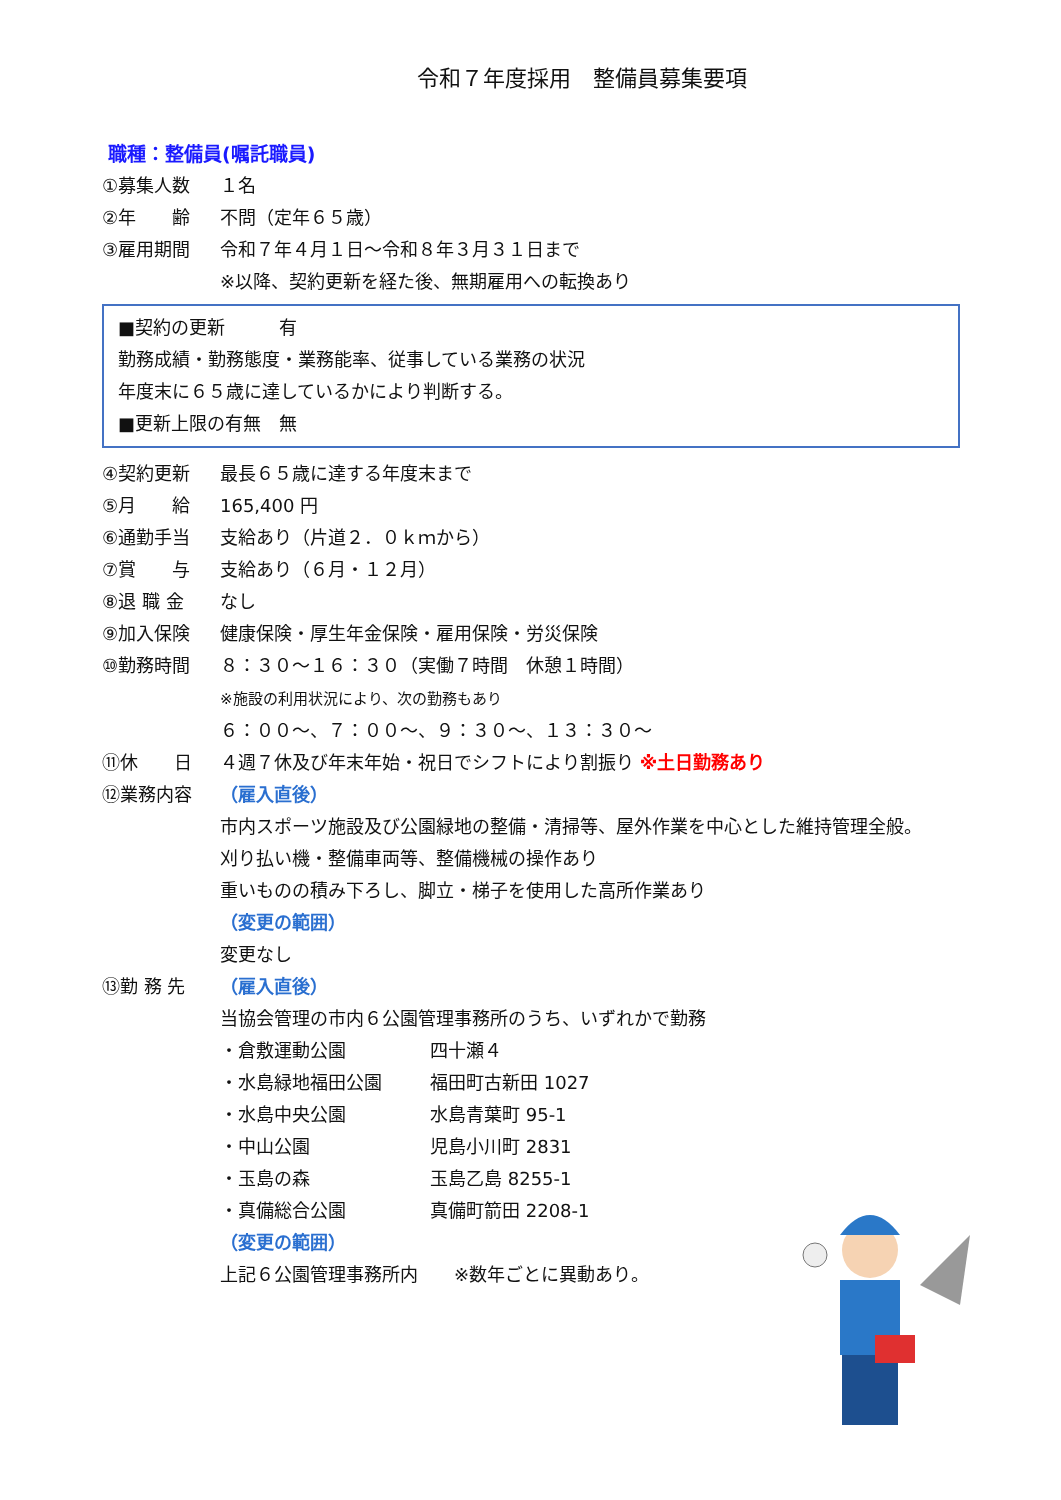令和７年度採用　整備員募集要項
職種：整備員(嘱託職員)
①募集人数 １名
②年　　齢 不問（定年６５歳）
③雇用期間 令和７年４月１日～令和８年３月３１日まで
※以降、契約更新を経た後、無期雇用への転換あり
■契約の更新　　　有
勤務成績・勤務態度・業務能率、従事している業務の状況
年度末に６５歳に達しているかにより判断する。
■更新上限の有無　無
④契約更新 最長６５歳に達する年度末まで
⑤月　　給 165,400 円
⑥通勤手当 支給あり（片道２．０ｋｍから）
⑦賞　　与 支給あり（６月・１２月）
⑧退 職 金 なし
⑨加入保険 健康保険・厚生年金保険・雇用保険・労災保険
⑩勤務時間 ８：３０～１６：３０（実働７時間　休憩１時間）
※施設の利用状況により、次の勤務もあり
６：００～、７：００～、９：３０～、１３：３０～
⑪休　　日 ４週７休及び年末年始・祝日でシフトにより割振り ※土日勤務あり
⑫業務内容 （雇入直後）
市内スポーツ施設及び公園緑地の整備・清掃等、屋外作業を中心とした維持管理全般。
刈り払い機・整備車両等、整備機械の操作あり
重いものの積み下ろし、脚立・梯子を使用した高所作業あり
（変更の範囲）
変更なし
⑬勤 務 先 （雇入直後）
当協会管理の市内６公園管理事務所のうち、いずれかで勤務
・倉敷運動公園 四十瀬４
・水島緑地福田公園 福田町古新田 1027
・水島中央公園 水島青葉町 95-1
・中山公園 児島小川町 2831
・玉島の森 玉島乙島 8255-1
・真備総合公園 真備町箭田 2208-1
（変更の範囲）
上記６公園管理事務所内　　※数年ごとに異動あり。